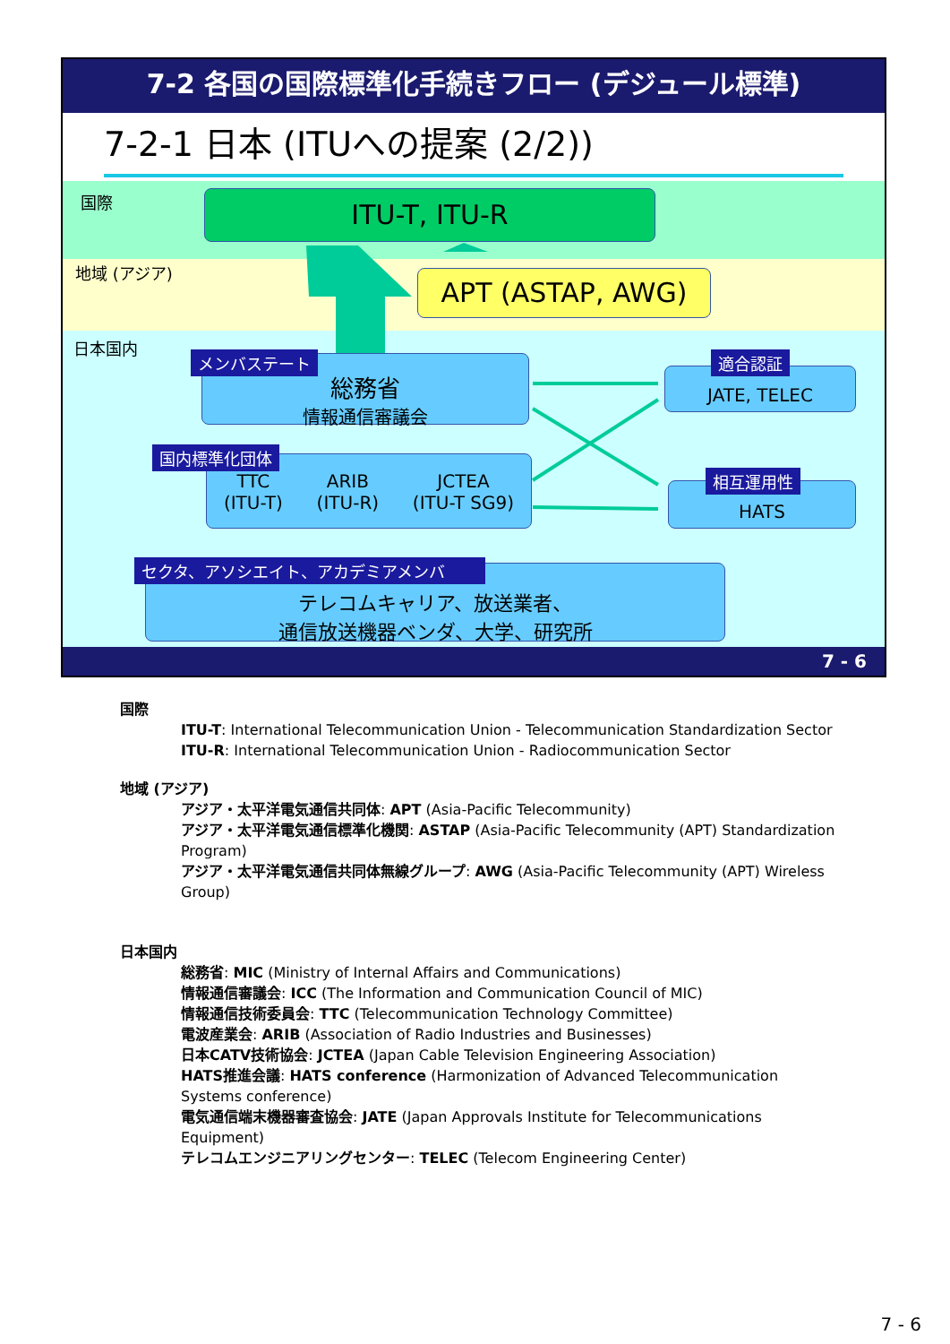7-2 各国の国際標準化手続きフロー (デジュール標準)
7-2-1 日本 (ITUへの提案 (2/2))
国際
地域 (アジア)
日本国内
ITU-T, ITU-R
APT (ASTAP, AWG)
総務省
情報通信審議会
メンバステート
JATE, TELEC
適合認証
TTC
(ITU-T)
ARIB
(ITU-R)
JCTEA
(ITU-T SG9)
国内標準化団体
HATS
相互運用性
テレコムキャリア、放送業者、
通信放送機器ベンダ、大学、研究所
セクタ、アソシエイト、アカデミアメンバ
7 - 6
国際
ITU-T: International Telecommunication Union - Telecommunication Standardization Sector
ITU-R: International Telecommunication Union - Radiocommunication Sector
地域 (アジア)
アジア・太平洋電気通信共同体: APT (Asia-Pacific Telecommunity)
アジア・太平洋電気通信標準化機関: ASTAP (Asia-Pacific Telecommunity (APT) Standardization Program)
アジア・太平洋電気通信共同体無線グループ: AWG (Asia-Pacific Telecommunity (APT) Wireless Group)
日本国内
総務省: MIC (Ministry of Internal Affairs and Communications)
情報通信審議会: ICC (The Information and Communication Council of MIC)
情報通信技術委員会: TTC (Telecommunication Technology Committee)
電波産業会: ARIB (Association of Radio Industries and Businesses)
日本CATV技術協会: JCTEA (Japan Cable Television Engineering Association)
HATS推進会議: HATS conference (Harmonization of Advanced Telecommunication Systems conference)
電気通信端末機器審査協会: JATE (Japan Approvals Institute for Telecommunications Equipment)
テレコムエンジニアリングセンター: TELEC (Telecom Engineering Center)
7 - 6